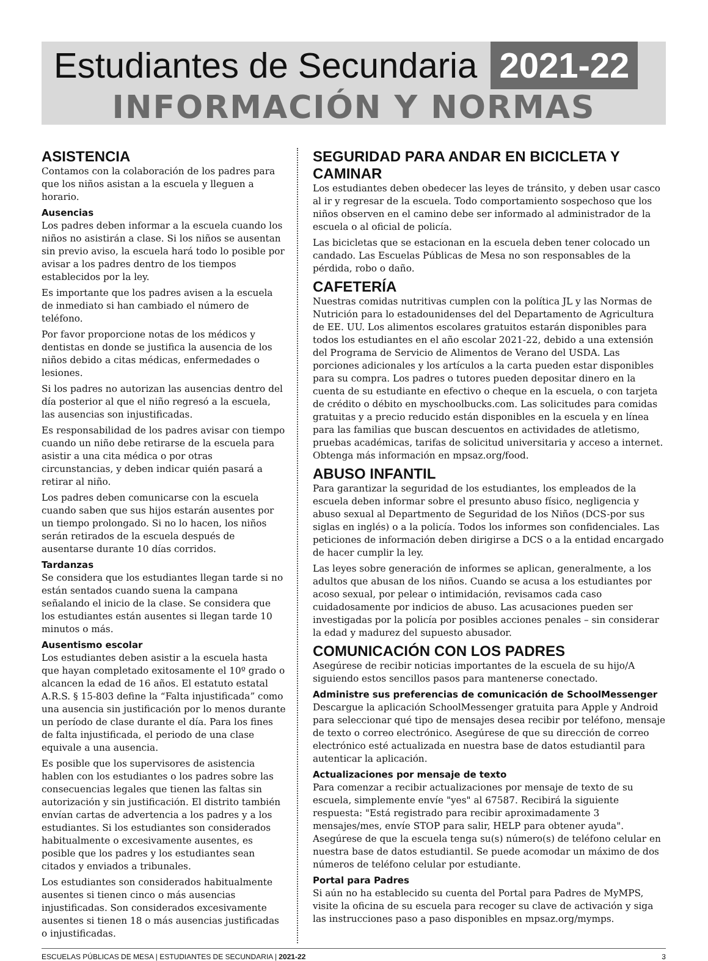Estudiantes de Secundaria 2021-22
INFORMACIÓN Y NORMAS
ASISTENCIA
Contamos con la colaboración de los padres para que los niños asistan a la escuela y lleguen a horario.
Ausencias
Los padres deben informar a la escuela cuando los niños no asistirán a clase. Si los niños se ausentan sin previo aviso, la escuela hará todo lo posible por avisar a los padres dentro de los tiempos establecidos por la ley.
Es importante que los padres avisen a la escuela de inmediato si han cambiado el número de teléfono.
Por favor proporcione notas de los médicos y dentistas en donde se justifica la ausencia de los niños debido a citas médicas, enfermedades o lesiones.
Si los padres no autorizan las ausencias dentro del día posterior al que el niño regresó a la escuela, las ausencias son injustificadas.
Es responsabilidad de los padres avisar con tiempo cuando un niño debe retirarse de la escuela para asistir a una cita médica o por otras circunstancias, y deben indicar quién pasará a retirar al niño.
Los padres deben comunicarse con la escuela cuando saben que sus hijos estarán ausentes por un tiempo prolongado. Si no lo hacen, los niños serán retirados de la escuela después de ausentarse durante 10 días corridos.
Tardanzas
Se considera que los estudiantes llegan tarde si no están sentados cuando suena la campana señalando el inicio de la clase. Se considera que los estudiantes están ausentes si llegan tarde 10 minutos o más.
Ausentismo escolar
Los estudiantes deben asistir a la escuela hasta que hayan completado exitosamente el 10º grado o alcancen la edad de 16 años. El estatuto estatal A.R.S. § 15-803 define la “Falta injustificada” como una ausencia sin justificación por lo menos durante un período de clase durante el día. Para los fines de falta injustificada, el periodo de una clase equivale a una ausencia.
Es posible que los supervisores de asistencia hablen con los estudiantes o los padres sobre las consecuencias legales que tienen las faltas sin autorización y sin justificación. El distrito también envían cartas de advertencia a los padres y a los estudiantes. Si los estudiantes son considerados habitualmente o excesivamente ausentes, es posible que los padres y los estudiantes sean citados y enviados a tribunales.
Los estudiantes son considerados habitualmente ausentes si tienen cinco o más ausencias injustificadas. Son considerados excesivamente ausentes si tienen 18 o más ausencias justificadas o injustificadas.
SEGURIDAD PARA ANDAR EN BICICLETA Y CAMINAR
Los estudiantes deben obedecer las leyes de tránsito, y deben usar casco al ir y regresar de la escuela. Todo comportamiento sospechoso que los niños observen en el camino debe ser informado al administrador de la escuela o al oficial de policía.
Las bicicletas que se estacionan en la escuela deben tener colocado un candado. Las Escuelas Públicas de Mesa no son responsables de la pérdida, robo o daño.
CAFETERÍA
Nuestras comidas nutritivas cumplen con la política JL y las Normas de Nutrición para lo estadounidenses del del Departamento de Agricultura de EE. UU. Los alimentos escolares gratuitos estarán disponibles para todos los estudiantes en el año escolar 2021-22, debido a una extensión del Programa de Servicio de Alimentos de Verano del USDA. Las porciones adicionales y los artículos a la carta pueden estar disponibles para su compra. Los padres o tutores pueden depositar dinero en la cuenta de su estudiante en efectivo o cheque en la escuela, o con tarjeta de crédito o débito en myschoolbucks.com. Las solicitudes para comidas gratuitas y a precio reducido están disponibles en la escuela y en línea para las familias que buscan descuentos en actividades de atletismo, pruebas académicas, tarifas de solicitud universitaria y acceso a internet. Obtenga más información en mpsaz.org/food.
ABUSO INFANTIL
Para garantizar la seguridad de los estudiantes, los empleados de la escuela deben informar sobre el presunto abuso físico, negligencia y abuso sexual al Departmento de Seguridad de los Niños (DCS-por sus siglas en inglés) o a la policía. Todos los informes son confidenciales. Las peticiones de información deben dirigirse a DCS o a la entidad encargado de hacer cumplir la ley.
Las leyes sobre generación de informes se aplican, generalmente, a los adultos que abusan de los niños. Cuando se acusa a los estudiantes por acoso sexual, por pelear o intimidación, revisamos cada caso cuidadosamente por indicios de abuso. Las acusaciones pueden ser investigadas por la policía por posibles acciones penales – sin considerar la edad y madurez del supuesto abusador.
COMUNICACIÓN CON LOS PADRES
Asegúrese de recibir noticias importantes de la escuela de su hijo/A siguiendo estos sencillos pasos para mantenerse conectado.
Administre sus preferencias de comunicación de SchoolMessenger
Descargue la aplicación SchoolMessenger gratuita para Apple y Android para seleccionar qué tipo de mensajes desea recibir por teléfono, mensaje de texto o correo electrónico. Asegúrese de que su dirección de correo electrónico esté actualizada en nuestra base de datos estudiantil para autenticar la aplicación.
Actualizaciones por mensaje de texto
Para comenzar a recibir actualizaciones por mensaje de texto de su escuela, simplemente envíe "yes" al 67587. Recibirá la siguiente respuesta: "Está registrado para recibir aproximadamente 3 mensajes/mes, envíe STOP para salir, HELP para obtener ayuda". Asegúrese de que la escuela tenga su(s) número(s) de teléfono celular en nuestra base de datos estudiantil. Se puede acomodar un máximo de dos números de teléfono celular por estudiante.
Portal para Padres
Si aún no ha establecido su cuenta del Portal para Padres de MyMPS, visite la oficina de su escuela para recoger su clave de activación y siga las instrucciones paso a paso disponibles en mpsaz.org/mymps.
ESCUELAS PÚBLICAS DE MESA | ESTUDIANTES DE SECUNDARIA | 2021-22 3